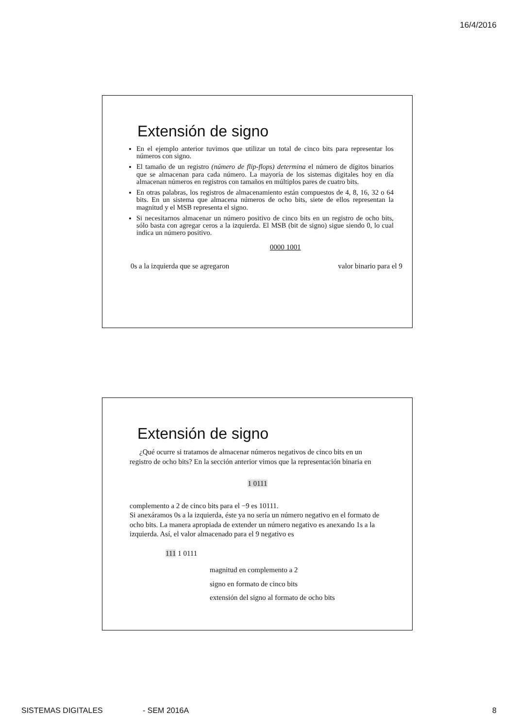16/4/2016
Extensión de signo
En el ejemplo anterior tuvimos que utilizar un total de cinco bits para representar los números con signo.
El tamaño de un registro (número de flip-flops) determina el número de dígitos binarios que se almacenan para cada número. La mayoría de los sistemas digitales hoy en día almacenan números en registros con tamaños en múltiplos pares de cuatro bits.
En otras palabras, los registros de almacenamiento están compuestos de 4, 8, 16, 32 o 64 bits. En un sistema que almacena números de ocho bits, siete de ellos representan la magnitud y el MSB representa el signo.
Si necesitarnos almacenar un número positivo de cinco bits en un registro de ocho bits, sólo basta con agregar ceros a la izquierda. El MSB (bit de signo) sigue siendo 0, lo cual indica un número positivo.
0000 1001
0s a la izquierda que se agregaron valor binario para el 9
Extensión de signo
¿Qué ocurre si tratamos de almacenar números negativos de cinco bits en un registro de ocho bits? En la sección anterior vimos que la representación binaria en
1 0111
complemento a 2 de cinco bits para el −9 es 10111.
Si anexáramos 0s a la izquierda, éste ya no sería un número negativo en el formato de ocho bits. La manera apropiada de extender un número negativo es anexando 1s a la izquierda. Así, el valor almacenado para el 9 negativo es
111 1 0111
magnitud en complemento a 2
signo en formato de cinco bits
extensión del signo al formato de ocho bits
SISTEMAS DIGITALES - SEM 2016A 8